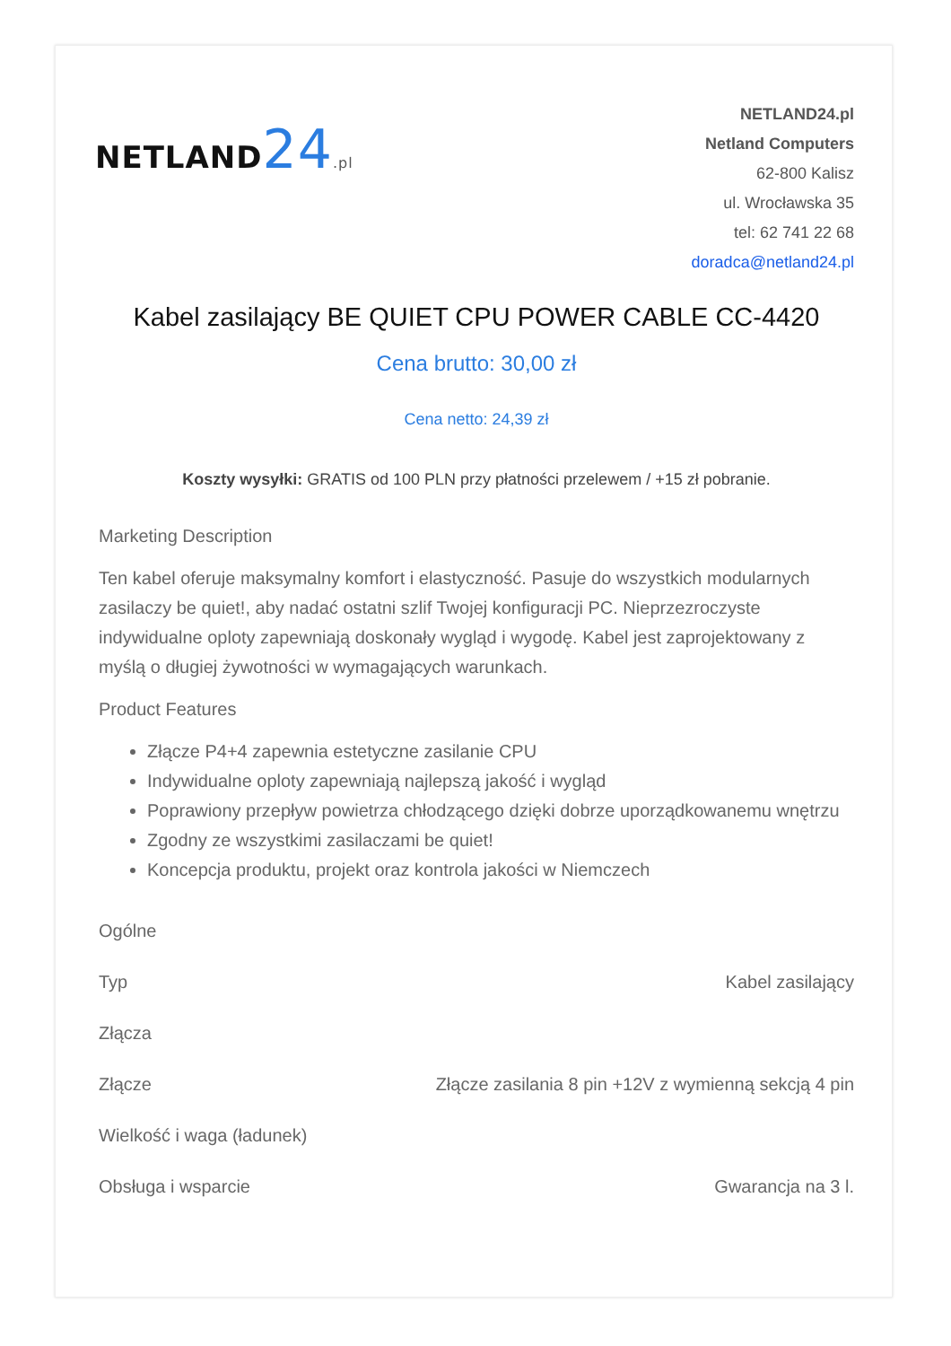NETLAND24.pl
NETLAND24.pl
Netland Computers
62-800 Kalisz
ul. Wrocławska 35
tel: 62 741 22 68
doradca@netland24.pl
Kabel zasilający BE QUIET CPU POWER CABLE CC-4420
Cena brutto: 30,00 zł
Cena netto: 24,39 zł
Koszty wysyłki: GRATIS od 100 PLN przy płatności przelewem / +15 zł pobranie.
Marketing Description
Ten kabel oferuje maksymalny komfort i elastyczność. Pasuje do wszystkich modularnych zasilaczy be quiet!, aby nadać ostatni szlif Twojej konfiguracji PC. Nieprzezroczyste indywidualne oploty zapewniają doskonały wygląd i wygodę. Kabel jest zaprojektowany z myślą o długiej żywotności w wymagających warunkach.
Product Features
Złącze P4+4 zapewnia estetyczne zasilanie CPU
Indywidualne oploty zapewniają najlepszą jakość i wygląd
Poprawiony przepływ powietrza chłodzącego dzięki dobrze uporządkowanemu wnętrzu
Zgodny ze wszystkimi zasilaczami be quiet!
Koncepcja produktu, projekt oraz kontrola jakości w Niemczech
| Ogólne | |
| Typ | Kabel zasilający |
| Złącza | |
| Złącze | Złącze zasilania 8 pin +12V z wymienną sekcją 4 pin |
| Wielkość i waga (ładunek) | |
| Obsługa i wsparcie | Gwarancja na 3 l. |